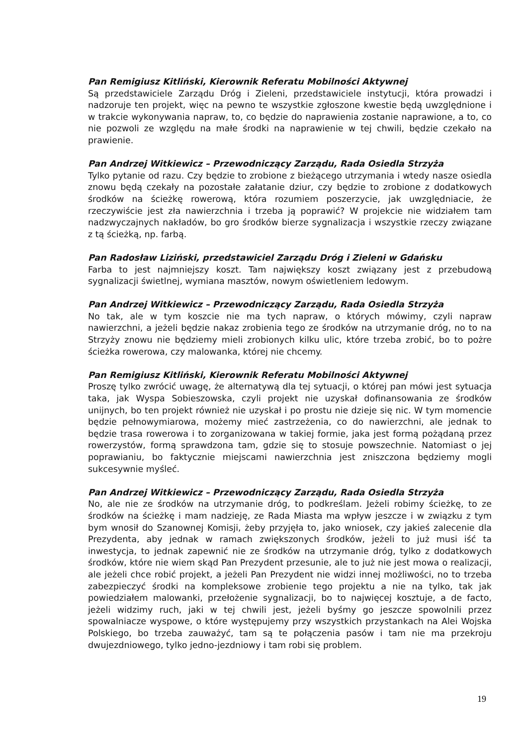Pan Remigiusz Kitliński, Kierownik Referatu Mobilności Aktywnej
Są przedstawiciele Zarządu Dróg i Zieleni, przedstawiciele instytucji, która prowadzi i nadzoruje ten projekt, więc na pewno te wszystkie zgłoszone kwestie będą uwzględnione i w trakcie wykonywania napraw, to, co będzie do naprawienia zostanie naprawione, a to, co nie pozwoli ze względu na małe środki na naprawienie w tej chwili, będzie czekało na prawienie.
Pan Andrzej Witkiewicz – Przewodniczący Zarządu, Rada Osiedla Strzyża
Tylko pytanie od razu. Czy będzie to zrobione z bieżącego utrzymania i wtedy nasze osiedla znowu będą czekały na pozostałe załatanie dziur, czy będzie to zrobione z dodatkowych środków na ścieżkę rowerową, która rozumiem poszerzycie, jak uwzględniacie, że rzeczywiście jest zła nawierzchnia i trzeba ją poprawić? W projekcie nie widziałem tam nadzwyczajnych nakładów, bo gro środków bierze sygnalizacja i wszystkie rzeczy związane z tą ścieżką, np. farbą.
Pan Radosław Liziński, przedstawiciel Zarządu Dróg i Zieleni w Gdańsku
Farba to jest najmniejszy koszt. Tam największy koszt związany jest z przebudową sygnalizacji świetlnej, wymiana masztów, nowym oświetleniem ledowym.
Pan Andrzej Witkiewicz – Przewodniczący Zarządu, Rada Osiedla Strzyża
No tak, ale w tym koszcie nie ma tych napraw, o których mówimy, czyli napraw nawierzchni, a jeżeli będzie nakaz zrobienia tego ze środków na utrzymanie dróg, no to na Strzyży znowu nie będziemy mieli zrobionych kilku ulic, które trzeba zrobić, bo to pożre ścieżka rowerowa, czy malowanka, której nie chcemy.
Pan Remigiusz Kitliński, Kierownik Referatu Mobilności Aktywnej
Proszę tylko zwrócić uwagę, że alternatywą dla tej sytuacji, o której pan mówi jest sytuacja taka, jak Wyspa Sobieszowska, czyli projekt nie uzyskał dofinansowania ze środków unijnych, bo ten projekt również nie uzyskał i po prostu nie dzieje się nic. W tym momencie będzie pełnowymiarowa, możemy mieć zastrzeżenia, co do nawierzchni, ale jednak to będzie trasa rowerowa i to zorganizowana w takiej formie, jaka jest formą pożądaną przez rowerzystów, formą sprawdzona tam, gdzie się to stosuje powszechnie. Natomiast o jej poprawianiu, bo faktycznie miejscami nawierzchnia jest zniszczona będziemy mogli sukcesywnie myśleć.
Pan Andrzej Witkiewicz – Przewodniczący Zarządu, Rada Osiedla Strzyża
No, ale nie ze środków na utrzymanie dróg, to podkreślam. Jeżeli robimy ścieżkę, to ze środków na ścieżkę i mam nadzieję, ze Rada Miasta ma wpływ jeszcze i w związku z tym bym wnosił do Szanownej Komisji, żeby przyjęła to, jako wniosek, czy jakieś zalecenie dla Prezydenta, aby jednak w ramach zwiększonych środków, jeżeli to już musi iść ta inwestycja, to jednak zapewnić nie ze środków na utrzymanie dróg, tylko z dodatkowych środków, które nie wiem skąd Pan Prezydent przesunie, ale to już nie jest mowa o realizacji, ale jeżeli chce robić projekt, a jeżeli Pan Prezydent nie widzi innej możliwości, no to trzeba zabezpieczyć środki na kompleksowe zrobienie tego projektu a nie na tylko, tak jak powiedziałem malowanki, przełożenie sygnalizacji, bo to najwięcej kosztuje, a de facto, jeżeli widzimy ruch, jaki w tej chwili jest, jeżeli byśmy go jeszcze spowolnili przez spowalniacze wyspowe, o które występujemy przy wszystkich przystankach na Alei Wojska Polskiego, bo trzeba zauważyć, tam są te połączenia pasów i tam nie ma przekroju dwujezdniowego, tylko jedno-jezdniowy i tam robi się problem.
19